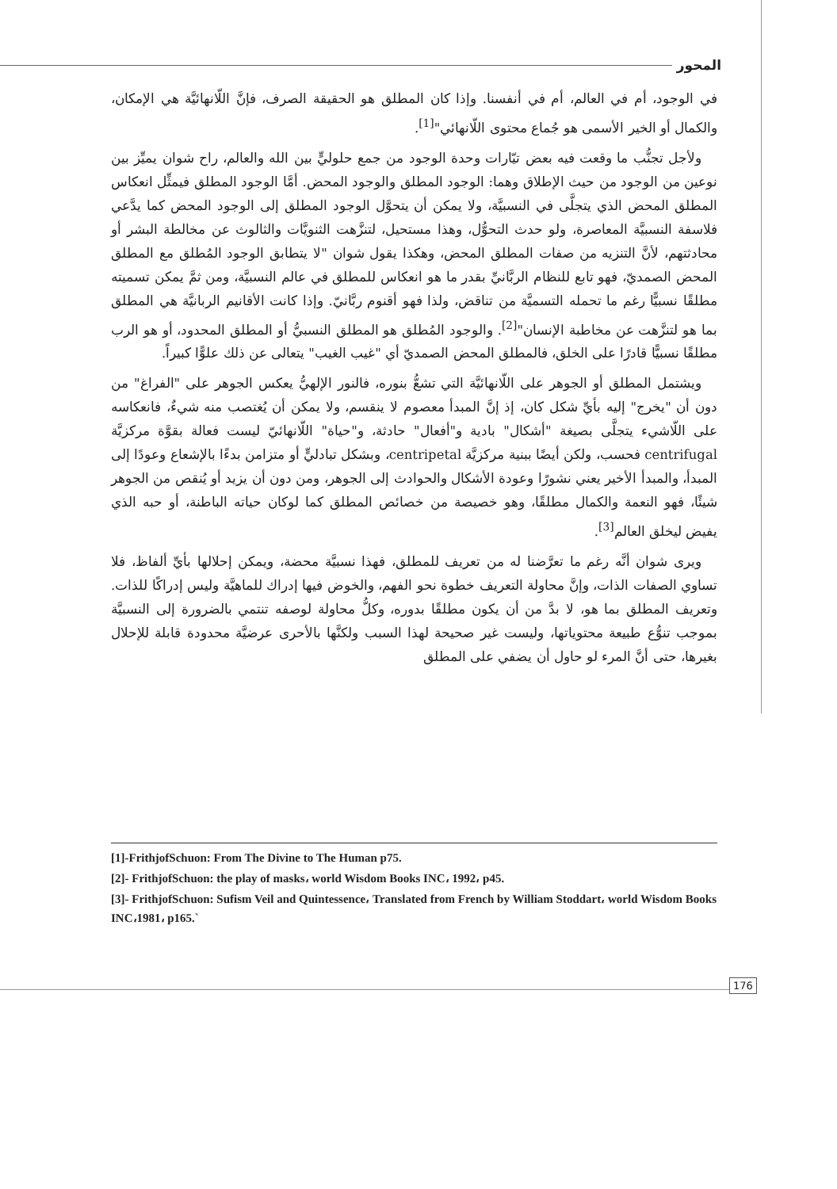المحور
في الوجود، أم في العالم، أم في أنفسنا. وإذا كان المطلق هو الحقيقة الصرف، فإنَّ اللّانهائيَّة هي الإمكان، والكمال أو الخير الأسمى هو جُماع محتوى اللّانهائي"<sup>[1]</sup>.
ولأجل تجنُّب ما وقعت فيه بعض تيّارات وحدة الوجود من جمع حلوليٍّ بين الله والعالم، راح شوان يميِّز بين نوعين من الوجود من حيث الإطلاق وهما: الوجود المطلق والوجود المحض. أمَّا الوجود المطلق فيمثِّل انعكاس المطلق المحض الذي يتجلَّى في النسبيَّة، ولا يمكن أن يتحوَّل الوجود المطلق إلى الوجود المحض كما يدَّعي فلاسفة النسبيَّة المعاصرة، ولو حدث التحوُّل، وهذا مستحيل، لتنزَّهت الثنويَّات والثالوث عن مخالطة البشر أو محادثتهم، لأنَّ التنزيه من صفات المطلق المحض، وهكذا يقول شوان "لا يتطابق الوجود المُطلق مع المطلق المحض الصمديّ، فهو تابع للنظام الربَّانيِّ بقدر ما هو انعكاس للمطلق في عالم النسبيَّة، ومن ثمَّ يمكن تسميته مطلقًا نسبيًّا رغم ما تحمله التسميَّة من تناقض، ولذا فهو أقنوم ربَّانيّ. وإذا كانت الأقانيم الربانيَّة هي المطلق بما هو لتنزَّهت عن مخاطبة الإنسان"<sup>[2]</sup>. والوجود المُطلق هو المطلق النسبيُّ أو المطلق المحدود، أو هو الرب مطلقًا نسبيًّا قادرًا على الخلق، فالمطلق المحض الصمديّ أي "غيب الغيب" يتعالى عن ذلك علوًّا كبيراً.
ويشتمل المطلق أو الجوهر على اللّانهائيَّة التي تشعُّ بنوره، فالنور الإلهيُّ يعكس الجوهر على "الفراغ" من دون أن "يخرج" إليه بأيِّ شكل كان، إذ إنَّ المبدأ معصوم لا ينقسم، ولا يمكن أن يُغتصب منه شيءٌ، فانعكاسه على اللّاشيء يتجلَّى بصيغة "أشكال" بادية و"أفعال" حادثة، و"حياة" اللّانهائيّ ليست فعالة بقوَّة مركزيَّة centrifugal فحسب، ولكن أيضًا ببنية مركزيَّة centripetal، وبشكل تبادليٍّ أو متزامن بدءًا بالإشعاع وعودًا إلى المبدأ، والمبدأ الأخير يعني نشورًا وعودة الأشكال والحوادث إلى الجوهر، ومن دون أن يزيد أو يُنقص من الجوهر شيئًا، فهو النعمة والكمال مطلقًا، وهو خصيصة من خصائص المطلق كما لوكان حياته الباطنة، أو حبه الذي يفيض ليخلق العالم<sup>[3]</sup>.
ويرى شوان أنَّه رغم ما تعرَّضنا له من تعريف للمطلق، فهذا نسبيَّة محضة، ويمكن إحلالها بأيِّ ألفاظ، فلا تساوي الصفات الذات، وإنَّ محاولة التعريف خطوة نحو الفهم، والخوض فيها إدراك للماهيَّة وليس إدراكًا للذات. وتعريف المطلق بما هو، لا بدَّ من أن يكون مطلقًا بدوره، وكلُّ محاولة لوصفه تنتمي بالضرورة إلى النسبيَّة بموجب تنوُّع طبيعة محتوياتها، وليست غير صحيحة لهذا السبب ولكنَّها بالأحرى عرضيَّة محدودة قابلة للإحلال بغيرها، حتى أنَّ المرء لو حاول أن يضفي على المطلق
[1]-FrithjofSchuon: From The Divine to The Human p75.
[2]- FrithjofSchuon: the play of masks، world Wisdom Books INC، 1992، p45.
[3]- FrithjofSchuon: Sufism Veil and Quintessence، Translated from French by William Stoddart، world Wisdom Books INC،1981، p165.`
176